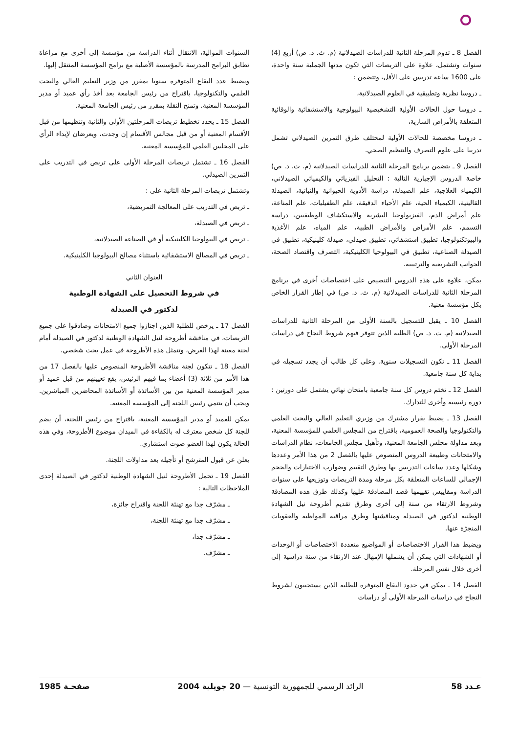الفصل 8 ـ تدوم المرحلة الثانية للدراسات الصيدلانية (م. ث. د. ص) أربع (4) سنوات وتشتمل، علاوة على التربصات التي تكون مدتها الجملية سنة واحدة، على 1600 ساعة تدريس على الأقل، وتتضمن :
ـ دروسا نظرية وتطبيقية في العلوم الصيدلانية،
ـ دروسا حول الحالات الأولية التشخيصية البيولوجية والاستشفائية والوقائية المتعلقة بالأمراض السارية،
ـ دروسا مخصصة للحالات الأولية لمختلف طرق التمرين الصيدلاني تشمل تدريبا على علوم التصرف والتنظيم الصحي.
الفصل 9 ـ يتضمن برنامج المرحلة الثانية للدراسات الصيدلانية (م. ث. د. ص) خاصة الدروس الإجبارية التالية : التحليل الفيزيائي والكيميائي الصيدلاني، الكيمياء العلاجية، علم الصيدلة، دراسة الأدوية الحيوانية والنباتية، الصيدلة القالينية، الكيمياء الحية، علم الأحياء الدقيقة، علم الطفيليات، علم المناعة، علم أمراض الدم، الفيزيولوجيا البشرية والاستكشاف الوظيفيين، دراسة التسمم، علم الأمراض والأمراض الطبية، علم المياه، علم الأغذية والبيوتكنولوجيا، تطبيق استشفائي، تطبيق صيدلي، صيدلة كلينيكية، تطبيق في الصيدلة الصناعية، تطبيق في البيولوجيا الكلينيكية، التصرف واقتصاد الصحة، الجوانب التشريعية والترتيبية.
يمكن، علاوة على هذه الدروس التنصيص على اختصاصات أخرى في برنامج المرحلة الثانية للدراسات الصيدلانية (م. ث. د. ص) في إطار القرار الخاص بكل مؤسسة معنية.
الفصل 10 ـ يقبل للتسجيل بالسنة الأولى من المرحلة الثانية للدراسات الصيدلانية (م. ث. د. ص) الطلبة الذين تتوفر فيهم شروط النجاح في دراسات المرحلة الأولى.
الفصل 11 ـ تكون التسجيلات سنوية. وعلى كل طالب أن يجدد تسجيله في بداية كل سنة جامعية.
الفصل 12 ـ تختم دروس كل سنة جامعية بامتحان نهائي يشتمل على دورتين : دورة رئيسية وأخرى للتدارك.
الفصل 13 ـ يضبط بقرار مشترك من وزيري التعليم العالي والبحث العلمي والتكنولوجيا والصحة العمومية، باقتراح من المجلس العلمي للمؤسسة المعنية، وبعد مداولة مجلس الجامعة المعنية، وتأهيل مجلس الجامعات، نظام الدراسات والامتحانات وطبيعة الدروس المنصوص عليها بالفصل 2 من هذا الأمر وعددها وشكلها وعدد ساعات التدريس بها وطرق التقييم وضوارب الاختبارات والحجم الإجمالي للساعات المتعلقة بكل مرحلة ومدة التربصات وتوزيعها على سنوات الدراسة ومقاييس تقييمها قصد المصادقة عليها وكذلك طرق هذه المصادقة وشروط الارتقاء من سنة إلى أخرى وطرق تقديم أطروحة نيل الشهادة الوطنية لدكتور في الصيدلة ومناقشتها وطرق مراقبة المواظبة والعقوبات المنجرّة عنها.
ويضبط هذا القرار الاختصاصات أو المواضيع متعددة الاختصاصات أو الوحدات أو الشهادات التي يمكن أن يشملها الإمهال عند الارتقاء من سنة دراسية إلى أخرى خلال نفس المرحلة.
الفصل 14 ـ يمكن في حدود البقاع المتوفرة للطلبة الذين يستجيبون لشروط النجاح في دراسات المرحلة الأولى أو دراسات
السنوات الموالية، الانتقال أثناء الدراسة من مؤسسة إلى أخرى مع مراعاة تطابق البرامج المدرسة بالمؤسسة الأصلية مع برامج المؤسسة المنتقل إليها.
ويضبط عدد البقاع المتوفرة سنويا بمقرر من وزير التعليم العالي والبحث العلمي والتكنولوجيا، باقتراح من رئيس الجامعة بعد أخذ رأي عميد أو مدير المؤسسة المعنية. وتمنح النقلة بمقرر من رئيس الجامعة المعنية.
الفصل 15 ـ يحدد تخطيط تربصات المرحلتين الأولى والثانية وتنظيمها من قبل الأقسام المعنية أو من قبل مجالس الأقسام إن وجدت، ويعرضان لإبداء الرأي على المجلس العلمي للمؤسسة المعنية.
الفصل 16 ـ تشتمل تربصات المرحلة الأولى على تربص في التدريب على التمرين الصيدلي.
وتشتمل تربصات المرحلة الثانية على :
ـ تربص في التدريب على المعالجة التمريضية،
ـ تربص في الصيدلة،
ـ تربص في البيولوجيا الكلينيكية أو في الصناعة الصيدلانية،
ـ تربص في المصالح الاستشفائية باستثناء مصالح البيولوجيا الكلينيكية.
العنوان الثاني
في شروط التحصيل على الشهادة الوطنية
لدكتور في الصيدلة
الفصل 17 ـ يرخص للطلبة الذين اجتازوا جميع الامتحانات وصادقوا على جميع التربصات، في مناقشة أطروحة لنيل الشهادة الوطنية لدكتور في الصيدلة أمام لجنة معينة لهذا الغرض، وتتمثل هذه الأطروحة في عمل بحث شخصي.
الفصل 18 ـ تتكون لجنة مناقشة الأطروحة المنصوص عليها بالفصل 17 من هذا الأمر من ثلاثة (3) أعضاء بما فيهم الرئيس، يقع تعيينهم من قبل عميد أو مدير المؤسسة المعنية من بين الأساتذة أو الأساتذة المحاضرين المباشرين. ويجب أن ينتمي رئيس اللجنة إلى المؤسسة المعنية.
يمكن للعميد أو مدير المؤسسة المعنية، باقتراح من رئيس اللجنة، أن يضم للجنة كل شخص معترف له بالكفاءة في الميدان موضوع الأطروحة، وفي هذه الحالة يكون لهذا العضو صوت استشاري.
يعلن عن قبول المترشح أو تأجيله بعد مداولات اللجنة.
الفصل 19 ـ تحمل الأطروحة لنيل الشهادة الوطنية لدكتور في الصيدلة إحدى الملاحظات التالية :
ـ مشرّف جدا مع تهنئة اللجنة واقتراح جائزة،
ـ مشرّف جدا مع تهنئة اللجنة،
ـ مشرّف جدا،
ـ مشرّف.
عـدد 58 الرائد الرسمي للجمهورية التونسية — 20 جويلية 2004 صفحـة 1985